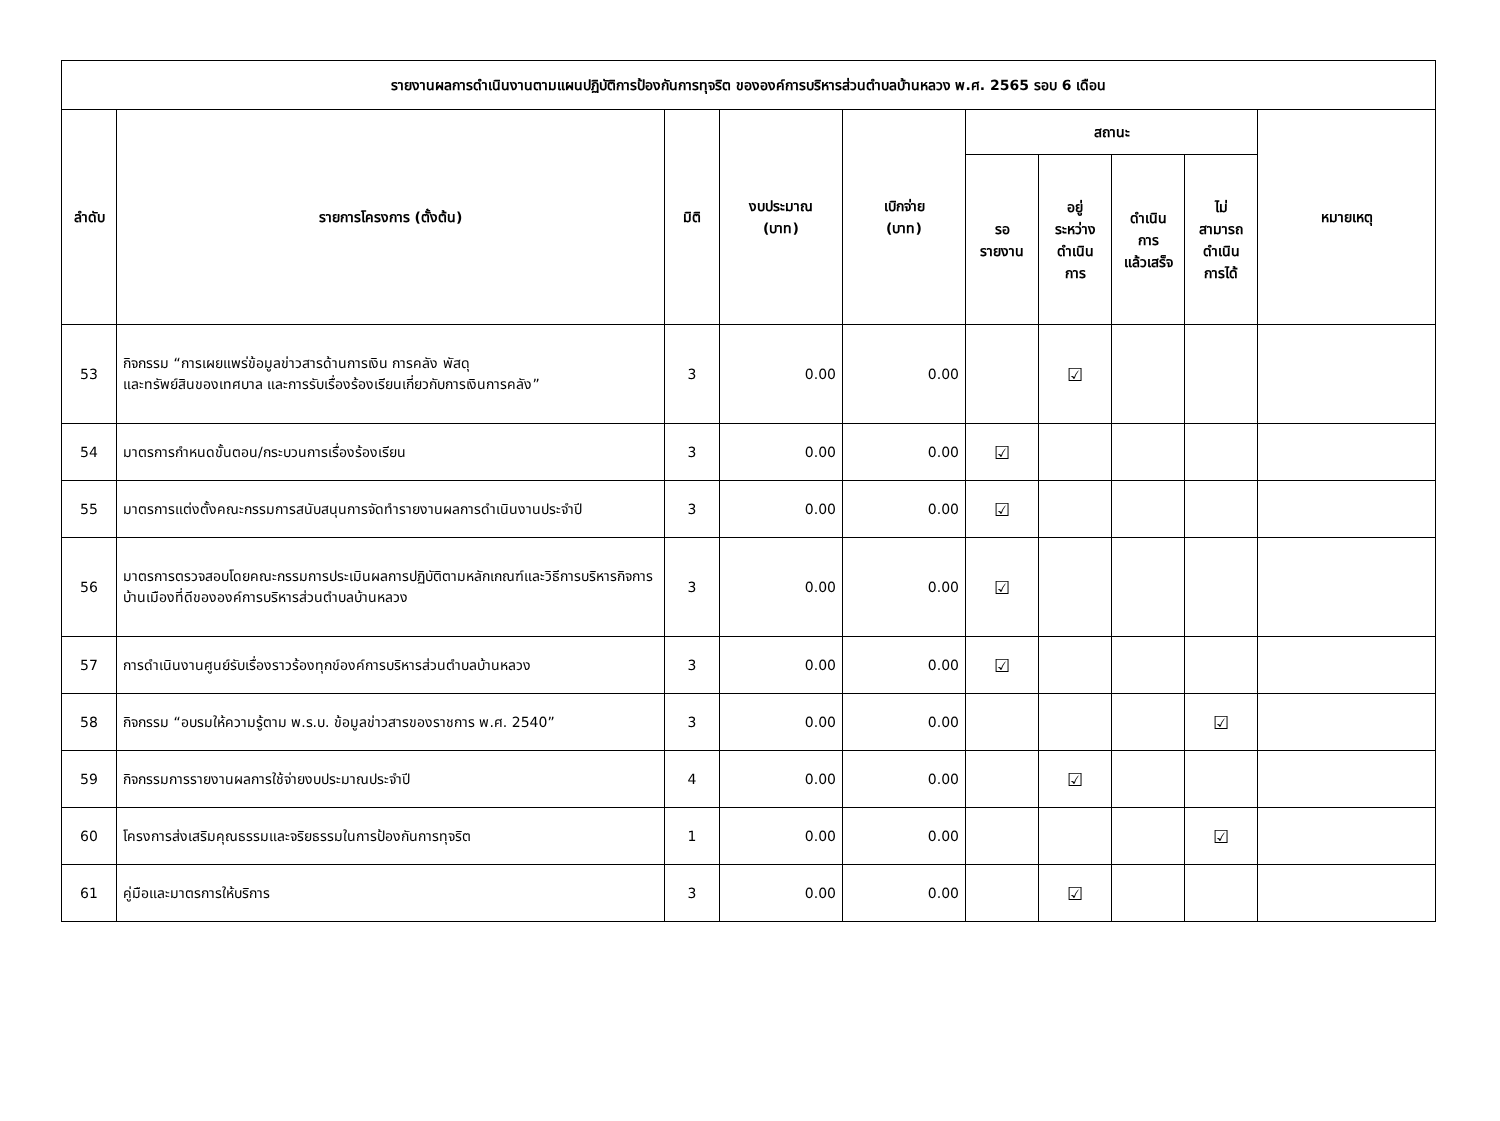| รายงานผลการดำเนินงานตามแผนปฏิบัติการป้องกันการทุจริต ขององค์การบริหารส่วนตำบลบ้านหลวง พ.ศ. 2565 รอบ 6 เดือน | | | | | | | | | |
| --- | --- | --- | --- | --- | --- | --- | --- | --- | --- |
| ลำดับ | รายการโครงการ (ตั้งต้น) | มิติ | งบประมาณ (บาท) | เบิกจ่าย (บาท) | สถานะ | | | | หมายเหตุ |
| | | | | | รอ รายงาน | อยู่ ระหว่าง ดำเนิน การ | ดำเนิน การ แล้วเสร็จ | ไม่ สามารถ ดำเนิน การได้ | |
| 53 | กิจกรรม “การเผยแพร่ข้อมูลข่าวสารด้านการเงิน การคลัง พัสดุ และทรัพย์สินของเทศบาล และการรับเรื่องร้องเรียนเกี่ยวกับการเงินการคลัง” | 3 | 0.00 | 0.00 | | ☑ | | | |
| 54 | มาตรการกำหนดขั้นตอน/กระบวนการเรื่องร้องเรียน | 3 | 0.00 | 0.00 | ☑ | | | | |
| 55 | มาตรการแต่งตั้งคณะกรรมการสนับสนุนการจัดทำรายงานผลการดำเนินงานประจำปี | 3 | 0.00 | 0.00 | ☑ | | | | |
| 56 | มาตรการตรวจสอบโดยคณะกรรมการประเมินผลการปฏิบัติตามหลักเกณฑ์และวิธีการบริหารกิจการบ้านเมืองที่ดีขององค์การบริหารส่วนตำบลบ้านหลวง | 3 | 0.00 | 0.00 | ☑ | | | | |
| 57 | การดำเนินงานศูนย์รับเรื่องราวร้องทุกข์องค์การบริหารส่วนตำบลบ้านหลวง | 3 | 0.00 | 0.00 | ☑ | | | | |
| 58 | กิจกรรม “อบรมให้ความรู้ตาม พ.ร.บ. ข้อมูลข่าวสารของราชการ พ.ศ. 2540” | 3 | 0.00 | 0.00 | | | | ☑ | |
| 59 | กิจกรรมการรายงานผลการใช้จ่ายงบประมาณประจำปี | 4 | 0.00 | 0.00 | | ☑ | | | |
| 60 | โครงการส่งเสริมคุณธรรมและจริยธรรมในการป้องกันการทุจริต | 1 | 0.00 | 0.00 | | | | ☑ | |
| 61 | คู่มือและมาตรการให้บริการ | 3 | 0.00 | 0.00 | | ☑ | | | |